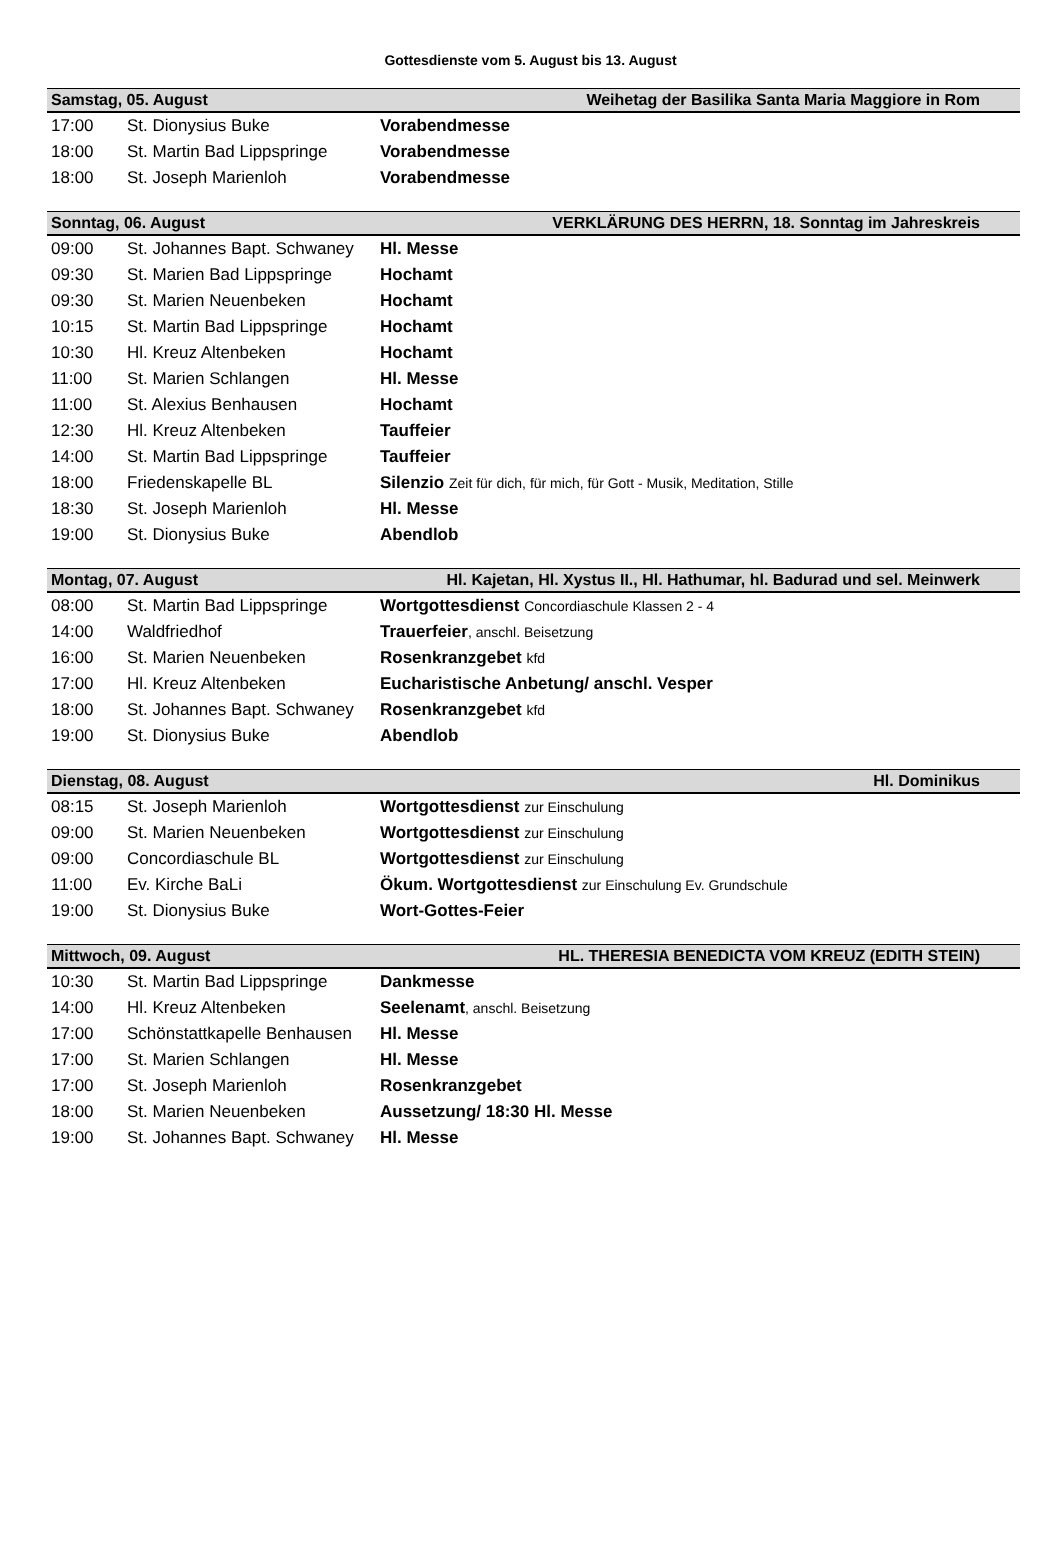Gottesdienste vom 5. August bis 13. August
| Samstag, 05. August | | Weihetag der Basilika Santa Maria Maggiore in Rom |
| 17:00 | St. Dionysius Buke | Vorabendmesse |
| 18:00 | St. Martin Bad Lippspringe | Vorabendmesse |
| 18:00 | St. Joseph Marienloh | Vorabendmesse |
| Sonntag, 06. August | | VERKLÄRUNG DES HERRN, 18. Sonntag im Jahreskreis |
| 09:00 | St. Johannes Bapt. Schwaney | Hl. Messe |
| 09:30 | St. Marien Bad Lippspringe | Hochamt |
| 09:30 | St. Marien Neuenbeken | Hochamt |
| 10:15 | St. Martin Bad Lippspringe | Hochamt |
| 10:30 | Hl. Kreuz Altenbeken | Hochamt |
| 11:00 | St. Marien Schlangen | Hl. Messe |
| 11:00 | St. Alexius Benhausen | Hochamt |
| 12:30 | Hl. Kreuz Altenbeken | Tauffeier |
| 14:00 | St. Martin Bad Lippspringe | Tauffeier |
| 18:00 | Friedenskapelle BL | Silenzio Zeit für dich, für mich, für Gott - Musik, Meditation, Stille |
| 18:30 | St. Joseph Marienloh | Hl. Messe |
| 19:00 | St. Dionysius Buke | Abendlob |
| Montag, 07. August | | Hl. Kajetan, Hl. Xystus II., Hl. Hathumar, hl. Badurad und sel. Meinwerk |
| 08:00 | St. Martin Bad Lippspringe | Wortgottesdienst Concordiaschule Klassen 2 - 4 |
| 14:00 | Waldfriedhof | Trauerfeier , anschl. Beisetzung |
| 16:00 | St. Marien Neuenbeken | Rosenkranzgebet kfd |
| 17:00 | Hl. Kreuz Altenbeken | Eucharistische Anbetung/ anschl. Vesper |
| 18:00 | St. Johannes Bapt. Schwaney | Rosenkranzgebet kfd |
| 19:00 | St. Dionysius Buke | Abendlob |
| Dienstag, 08. August | | Hl. Dominikus |
| 08:15 | St. Joseph Marienloh | Wortgottesdienst zur Einschulung |
| 09:00 | St. Marien Neuenbeken | Wortgottesdienst zur Einschulung |
| 09:00 | Concordiaschule BL | Wortgottesdienst zur Einschulung |
| 11:00 | Ev. Kirche BaLi | Ökum. Wortgottesdienst zur Einschulung Ev. Grundschule |
| 19:00 | St. Dionysius Buke | Wort-Gottes-Feier |
| Mittwoch, 09. August | | HL. THERESIA BENEDICTA VOM KREUZ (EDITH STEIN) |
| 10:30 | St. Martin Bad Lippspringe | Dankmesse |
| 14:00 | Hl. Kreuz Altenbeken | Seelenamt , anschl. Beisetzung |
| 17:00 | Schönstattkapelle Benhausen | Hl. Messe |
| 17:00 | St. Marien Schlangen | Hl. Messe |
| 17:00 | St. Joseph Marienloh | Rosenkranzgebet |
| 18:00 | St. Marien Neuenbeken | Aussetzung/ 18:30 Hl. Messe |
| 19:00 | St. Johannes Bapt. Schwaney | Hl. Messe |